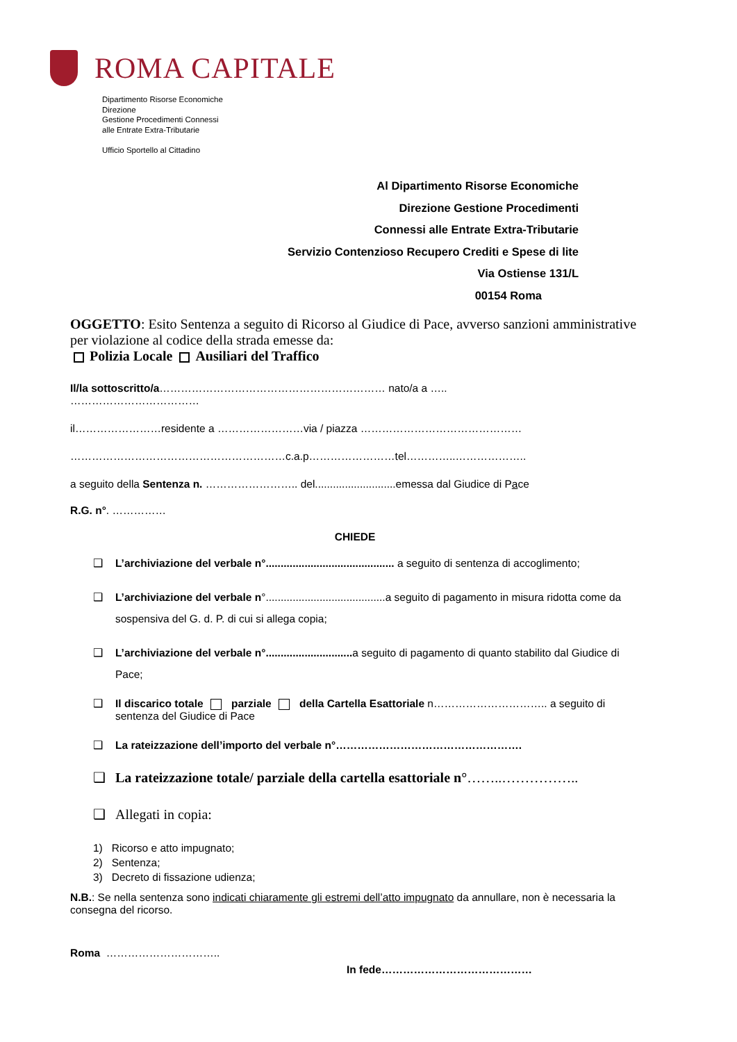ROMA CAPITALE
Dipartimento Risorse Economiche
Direzione
Gestione Procedimenti Connessi
alle Entrate Extra-Tributarie
Ufficio Sportello al Cittadino
Al Dipartimento Risorse Economiche
Direzione Gestione Procedimenti
Connessi alle Entrate Extra-Tributarie
Servizio Contenzioso Recupero Crediti e Spese di lite
Via Ostiense 131/L
00154 Roma
OGGETTO: Esito Sentenza a seguito di Ricorso al Giudice di Pace, avverso sanzioni amministrative per violazione al codice della strada emesse da:
Polizia Locale Ausiliari del Traffico
Il/la sottoscritto/a……………………………………………………… nato/a a …..
………………………………
il……………………residente a ……………………via / piazza ………………………………………
……………………………………………………c.a.p……………………tel…………..………………..
a seguito della Sentenza n. …………………….. del...........................emessa dal Giudice di Pace
R.G. n°. ……………
CHIEDE
❑ L’archiviazione del verbale n°........................................... a seguito di sentenza di accoglimento;
❑ L’archiviazione del verbale n°........................................a seguito di pagamento in misura ridotta come da sospensiva del G. d. P. di cui si allega copia;
❑ L’archiviazione del verbale n°............................. a seguito di pagamento di quanto stabilito dal Giudice di Pace;
❑ Il discarico totale parziale della Cartella Esattoriale n………………………….. a seguito di sentenza del Giudice di Pace
❑ La rateizzazione dell’importo del verbale n°…………………………………………….
❑ La rateizzazione totale/ parziale della cartella esattoriale n°……..……………..
❑ Allegati in copia:
1) Ricorso e atto impugnato;
2) Sentenza;
3) Decreto di fissazione udienza;
N.B.: Se nella sentenza sono indicati chiaramente gli estremi dell’atto impugnato da annullare, non è necessaria la consegna del ricorso.
Roma …………………………..
In fede……………………………………